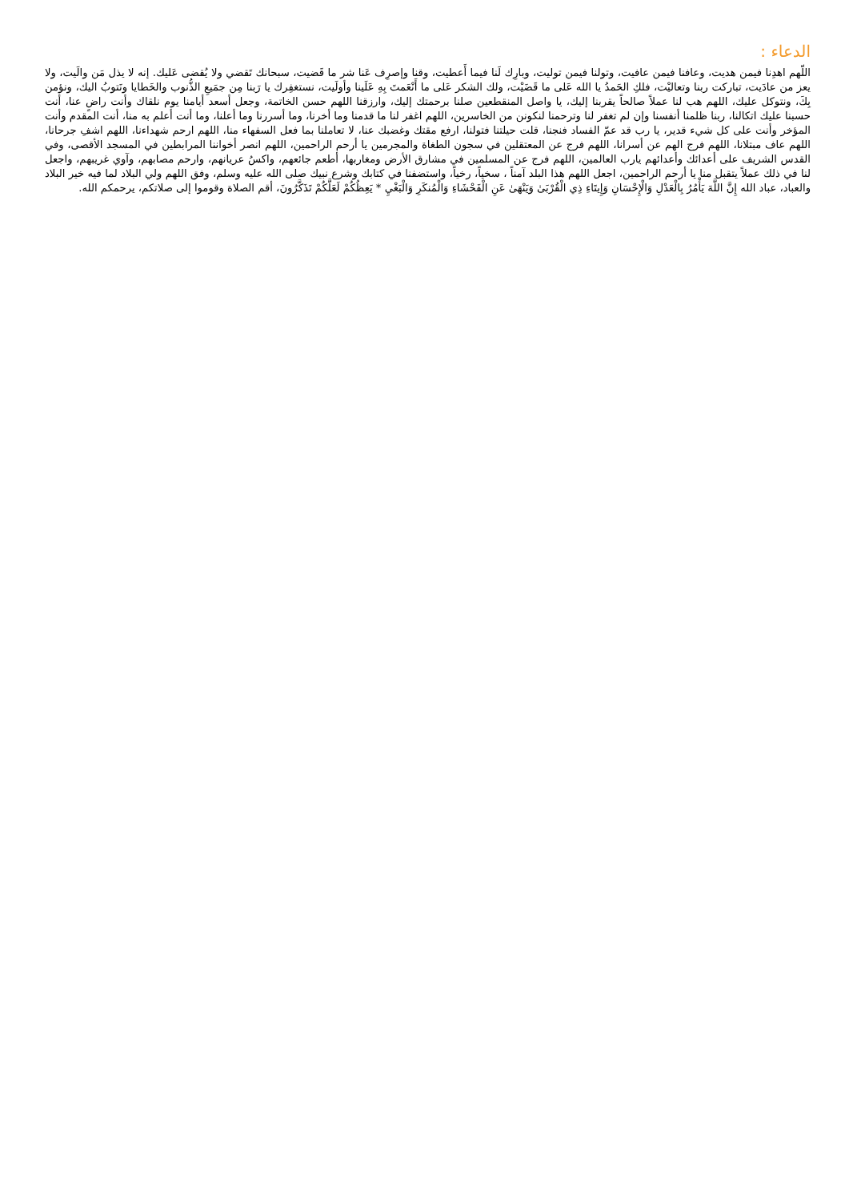الدعاء :
اللّهم اهدِنا فيمن هديت، وعافنا فيمن عافيت، وتولنا فيمن توليت، وبارِك لَنا فيما أَعطيت، وقنا وإصرِف عَنا شر ما قَضيت، سبحانك تَقضي ولا يُقضى عَليك. إنه لا يذل مَن والَيت، ولا يعز من عادَيت، تباركت ربنا وتعاليْت، فلكِ الحَمدُ يا الله عَلى ما قَضَيْت، ولك الشكر عَلى ما أَنْعَمتَ بِهِ عَلَينا وأولَيت، نستغفِرك يا رَبنا مِن جمَيعِ الذُّنوب والخَطايا ونَتوبُ اليك، ونؤمن بِكَ، ونتوكل عليك، اللهم هب لنا عملاً صالحاً يقربنا إليك، يا واصل المنقطعين صلنا برحمتك إليك، وارزقنا اللهم حسن الخاتمة، وجعل أسعد أيامنا يوم نلقاك وأنت راضٍ عنا، أنت حسبنا عليك اتكالنا، ربنا ظلمنا أنفسنا وإن لم تغفر لنا وترحمنا لنكونن من الخاسرين، اللهم اغفر لنا ما قدمنا وما أخرنا، وما أسررنا وما أعلنا، وما أنت أعلم به منا، أنت المقدم وأنت المؤخر وأنت على كل شيء قدير، يا رب قد عمّ الفساد فنجنا، قلت حيلتنا فتولنا، ارفع مقتك وغضبك عنا، لا تعاملنا بما فعل السفهاء منا، اللهم ارحم شهداءنا، اللهم اشفِ جرحانا، اللهم عاف مبتلانا، اللهم فرج الهم عن أسرانا، اللهم فرج عن المعتقلين في سجون الطغاة والمجرمين يا أرحم الراحمين، اللهم انصر أخواننا المرابطين في المسجد الأقصى، وفي القدس الشريف على أعدائك وأعدائهم يارب العالمين، اللهم فرج عن المسلمين في مشارق الأرض ومغاربها، أطعم جائعهم، واكسُ عريانهم، وارحم مصابهم، وآوي غريبهم، واجعل لنا في ذلك عملاً يتقبل منا يا أرحم الراحمين، اجعل اللهم هذا البلد آمناً ، سخياً، رخياً، واستضفنا في كتابك وشرع نبيك صلى الله عليه وسلم، وفق اللهم ولي البلاد لما فيه خير البلاد والعباد، عباد الله إِنَّ اللَّهَ يَأْمُرُ بِالْعَدْلِ وَالْإِحْسَانِ وَإِيتَاءِ ذِي الْقُرْبَىٰ وَيَنْهَىٰ عَنِ الْفَحْشَاءِ وَالْمُنكَرِ وَالْبَغْيِ * يَعِظُكُمْ لَعَلَّكُمْ تَذَكَّرُونَ، أقم الصلاة وقوموا إلى صلاتكم، يرحمكم الله.